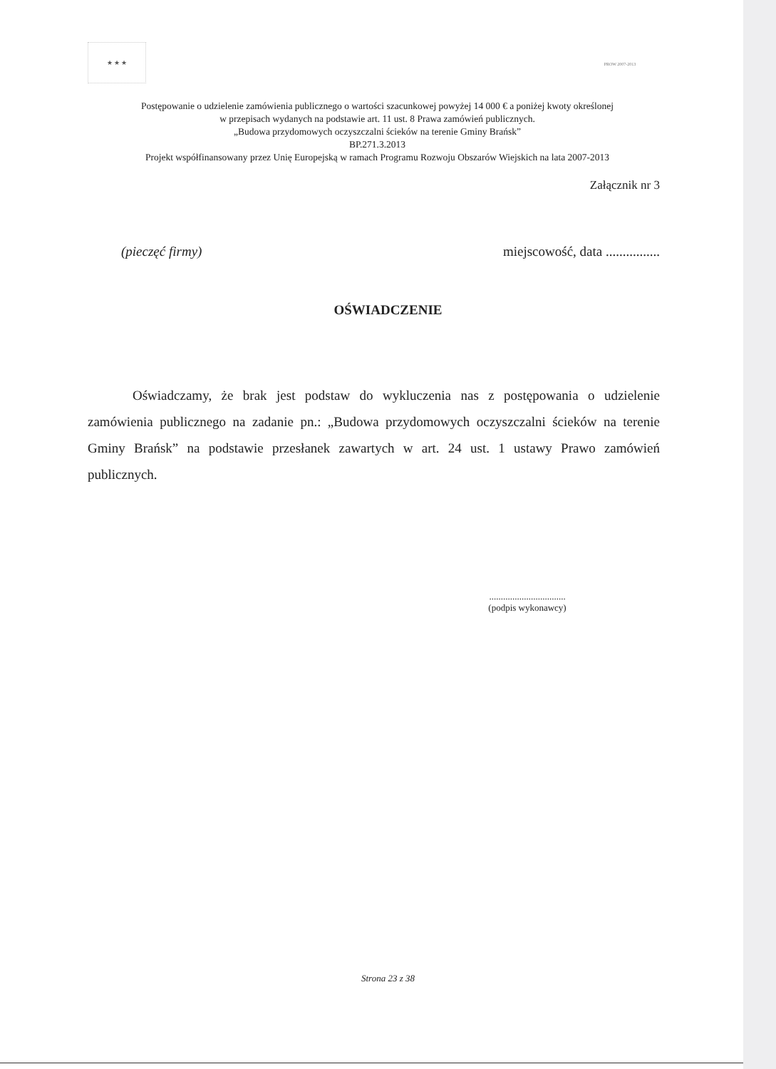★ ★ ★ PROW 2007-2013
Postępowanie o udzielenie zamówienia publicznego o wartości szacunkowej powyżej 14 000 € a poniżej kwoty określonej
w przepisach wydanych na podstawie art. 11 ust. 8 Prawa zamówień publicznych.
„Budowa przydomowych oczyszczalni ścieków na terenie Gminy Brańsk”
BP.271.3.2013
Projekt współfinansowany przez Unię Europejską w ramach Programu Rozwoju Obszarów Wiejskich na lata 2007-2013
Załącznik nr 3
(pieczęć firmy) miejscowość, data ................
OŚWIADCZENIE
Oświadczamy, że brak jest podstaw do wykluczenia nas z postępowania o udzielenie zamówienia publicznego na zadanie pn.: „Budowa przydomowych oczyszczalni ścieków na terenie Gminy Brańsk” na podstawie przesłanek zawartych w art. 24 ust. 1 ustawy Prawo zamówień publicznych.
.................................
(podpis wykonawcy)
Strona 23 z 38